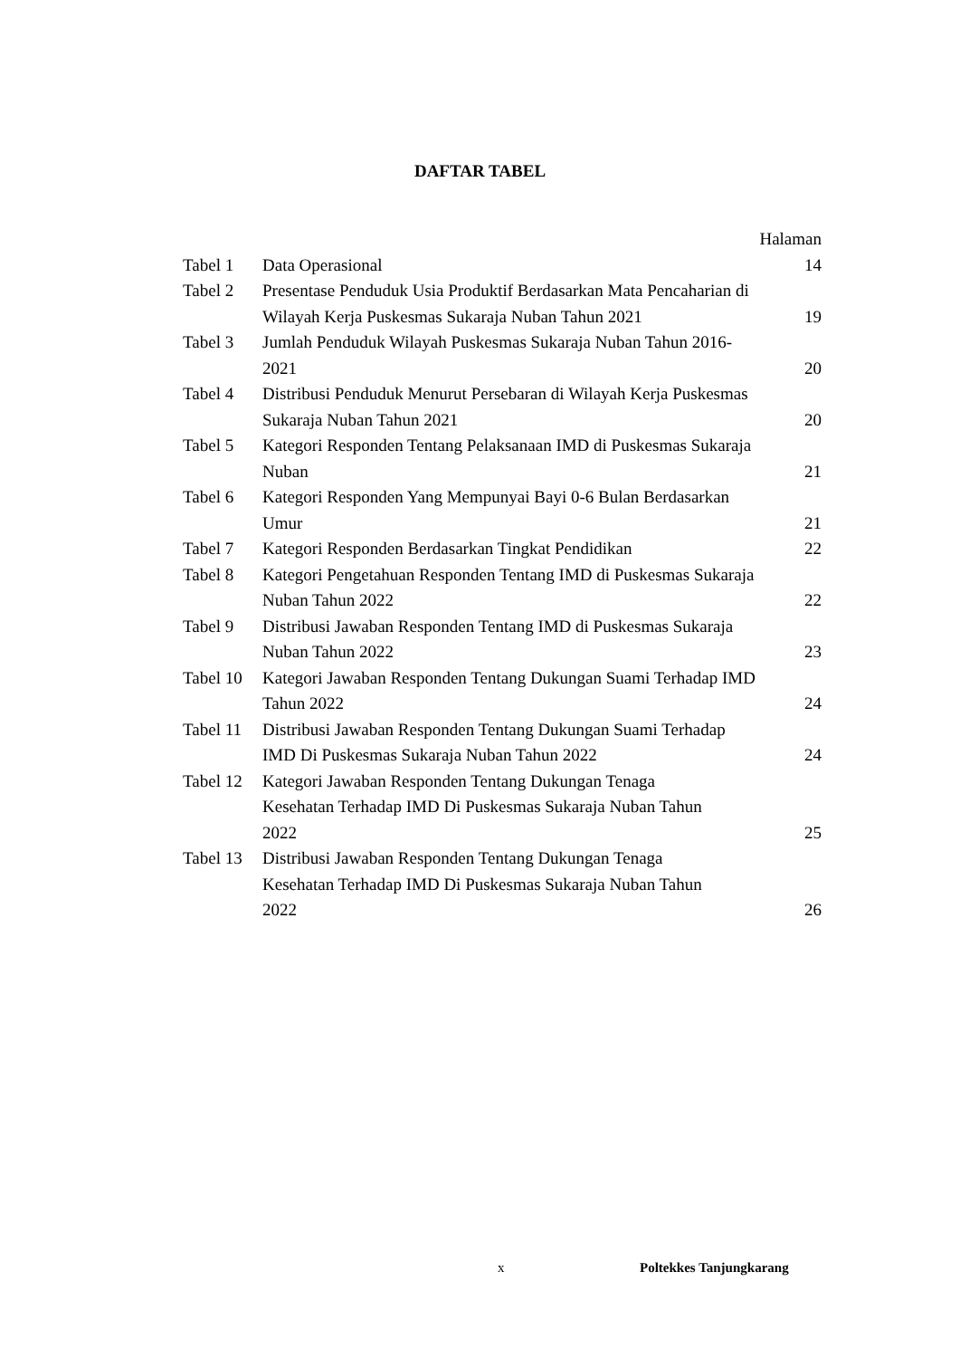DAFTAR TABEL
Halaman
| Tabel 1 | Data Operasional | 14 |
| Tabel 2 | Presentase Penduduk Usia Produktif Berdasarkan Mata Pencaharian di Wilayah Kerja Puskesmas Sukaraja Nuban Tahun 2021 | 19 |
| Tabel 3 | Jumlah Penduduk Wilayah Puskesmas Sukaraja Nuban Tahun 2016- 2021 | 20 |
| Tabel 4 | Distribusi Penduduk Menurut Persebaran di Wilayah Kerja Puskesmas Sukaraja Nuban Tahun 2021 | 20 |
| Tabel 5 | Kategori Responden Tentang Pelaksanaan IMD di Puskesmas Sukaraja Nuban | 21 |
| Tabel 6 | Kategori Responden Yang Mempunyai Bayi 0-6 Bulan Berdasarkan Umur | 21 |
| Tabel 7 | Kategori Responden Berdasarkan Tingkat Pendidikan | 22 |
| Tabel 8 | Kategori Pengetahuan Responden Tentang IMD di Puskesmas Sukaraja Nuban Tahun 2022 | 22 |
| Tabel 9 | Distribusi Jawaban Responden Tentang IMD di Puskesmas Sukaraja Nuban Tahun 2022 | 23 |
| Tabel 10 | Kategori Jawaban Responden Tentang Dukungan Suami Terhadap IMD Tahun 2022 | 24 |
| Tabel 11 | Distribusi Jawaban Responden Tentang Dukungan Suami Terhadap IMD Di Puskesmas Sukaraja Nuban Tahun 2022 | 24 |
| Tabel 12 | Kategori Jawaban Responden Tentang Dukungan Tenaga Kesehatan Terhadap IMD Di Puskesmas Sukaraja Nuban Tahun 2022 | 25 |
| Tabel 13 | Distribusi Jawaban Responden Tentang Dukungan Tenaga Kesehatan Terhadap IMD Di Puskesmas Sukaraja Nuban Tahun 2022 | 26 |
x Poltekkes Tanjungkarang